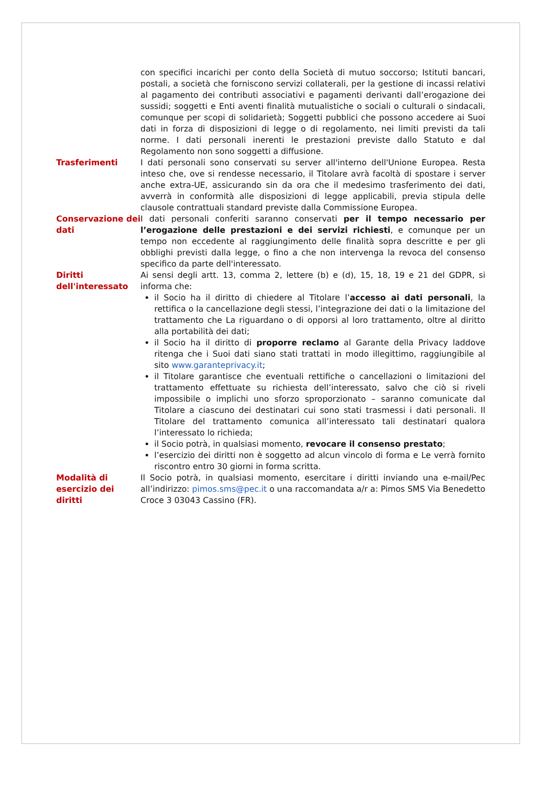| | con specifici incarichi per conto della Società di mutuo soccorso; Istituti bancari, postali, a società che forniscono servizi collaterali, per la gestione di incassi relativi al pagamento dei contributi associativi e pagamenti derivanti dall’erogazione dei sussidi; soggetti e Enti aventi finalità mutualistiche o sociali o culturali o sindacali, comunque per scopi di solidarietà; Soggetti pubblici che possono accedere ai Suoi dati in forza di disposizioni di legge o di regolamento, nei limiti previsti da tali norme. I dati personali inerenti le prestazioni previste dallo Statuto e dal Regolamento non sono soggetti a diffusione. |
| Trasferimenti | I dati personali sono conservati su server all'interno dell'Unione Europea. Resta inteso che, ove si rendesse necessario, il Titolare avrà facoltà di spostare i server anche extra-UE, assicurando sin da ora che il medesimo trasferimento dei dati, avverrà in conformità alle disposizioni di legge applicabili, previa stipula delle clausole contrattuali standard previste dalla Commissione Europea. |
| Conservazione dei dati | I dati personali conferiti saranno conservati per il tempo necessario per l’erogazione delle prestazioni e dei servizi richiesti , e comunque per un tempo non eccedente al raggiungimento delle finalità sopra descritte e per gli obblighi previsti dalla legge, o fino a che non intervenga la revoca del consenso specifico da parte dell'interessato. |
| Diritti dell'interessato | Ai sensi degli artt. 13, comma 2, lettere (b) e (d), 15, 18, 19 e 21 del GDPR, si informa che: il Socio ha il diritto di chiedere al Titolare l’ accesso ai dati personali , la rettifica o la cancellazione degli stessi, l’integrazione dei dati o la limitazione del trattamento che La riguardano o di opporsi al loro trattamento, oltre al diritto alla portabilità dei dati; il Socio ha il diritto di proporre reclamo al Garante della Privacy laddove ritenga che i Suoi dati siano stati trattati in modo illegittimo, raggiungibile al sito www.garanteprivacy.it ; il Titolare garantisce che eventuali rettifiche o cancellazioni o limitazioni del trattamento effettuate su richiesta dell’interessato, salvo che ciò si riveli impossibile o implichi uno sforzo sproporzionato – saranno comunicate dal Titolare a ciascuno dei destinatari cui sono stati trasmessi i dati personali. Il Titolare del trattamento comunica all’interessato tali destinatari qualora l’interessato lo richieda; il Socio potrà, in qualsiasi momento, revocare il consenso prestato ; l’esercizio dei diritti non è soggetto ad alcun vincolo di forma e Le verrà fornito riscontro entro 30 giorni in forma scritta. |
| Modalità di esercizio dei diritti | Il Socio potrà, in qualsiasi momento, esercitare i diritti inviando una e-mail/Pec all’indirizzo: pimos.sms@pec.it o una raccomandata a/r a: Pimos SMS Via Benedetto Croce 3 03043 Cassino (FR). |